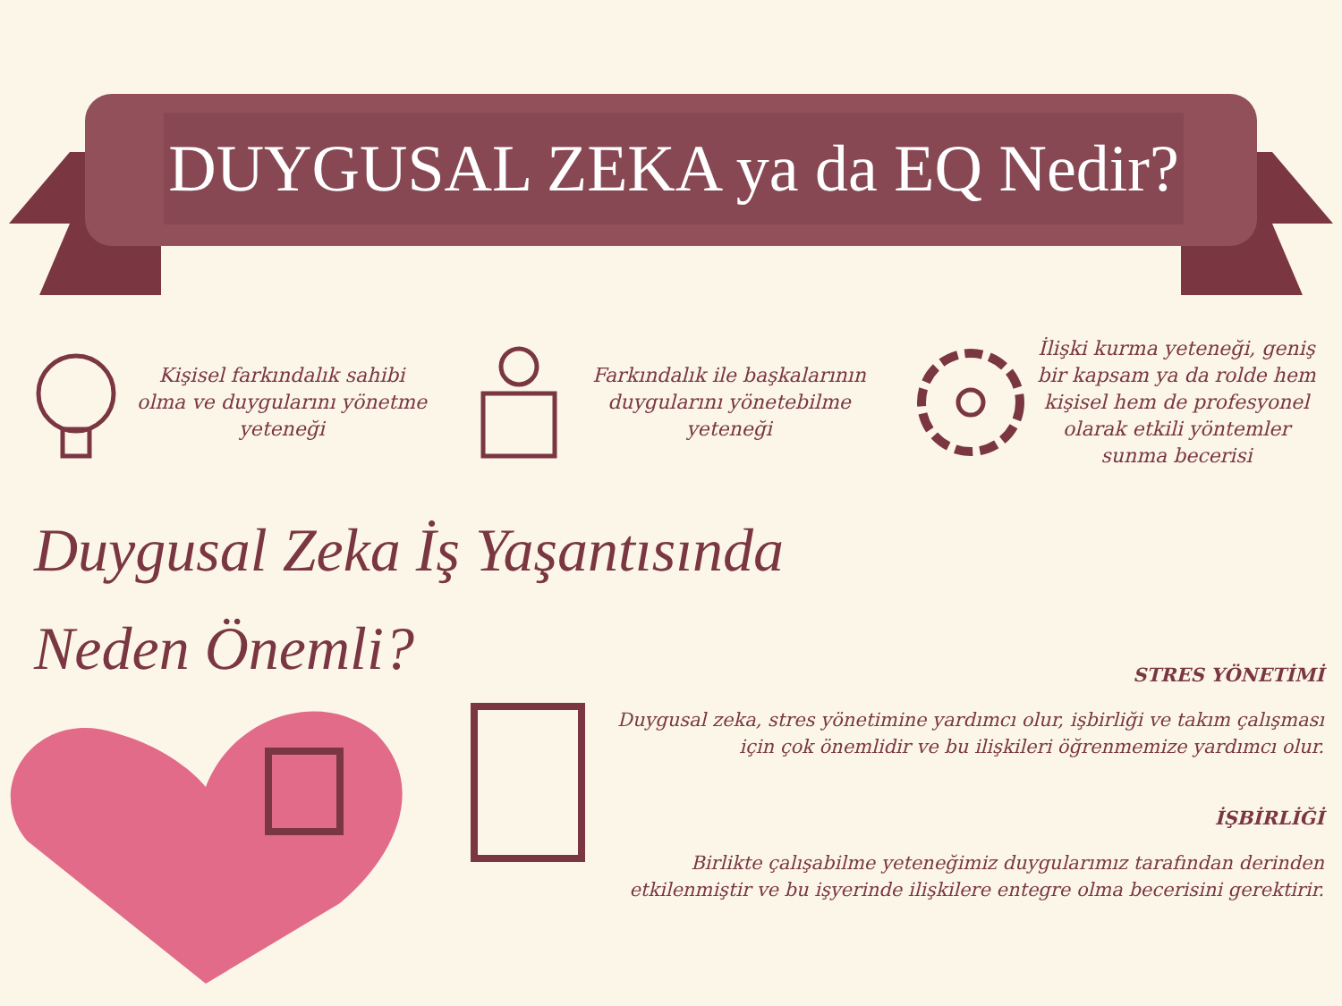DUYGUSAL ZEKA ya da EQ Nedir?
Kişisel farkındalık sahibi olma ve duygularını yönetme yeteneği
Farkındalık ile başkalarının duygularını yönetebilme yeteneği
İlişki kurma yeteneği, geniş bir kapsam ya da rolde hem kişisel hem de profesyonel olarak etkili yöntemler sunma becerisi
Duygusal Zeka İş Yaşantısında Neden Önemli?
STRES YÖNETİMİ
Duygusal zeka, stres yönetimine yardımcı olur, işbirliği ve takım çalışması için çok önemlidir ve bu ilişkileri öğrenmemize yardımcı olur.
İŞBİRLİĞİ
Birlikte çalışabilme yeteneğimiz duygularımız tarafından derinden etkilenmiştir ve bu işyerinde ilişkilere entegre olma becerisini gerektirir.